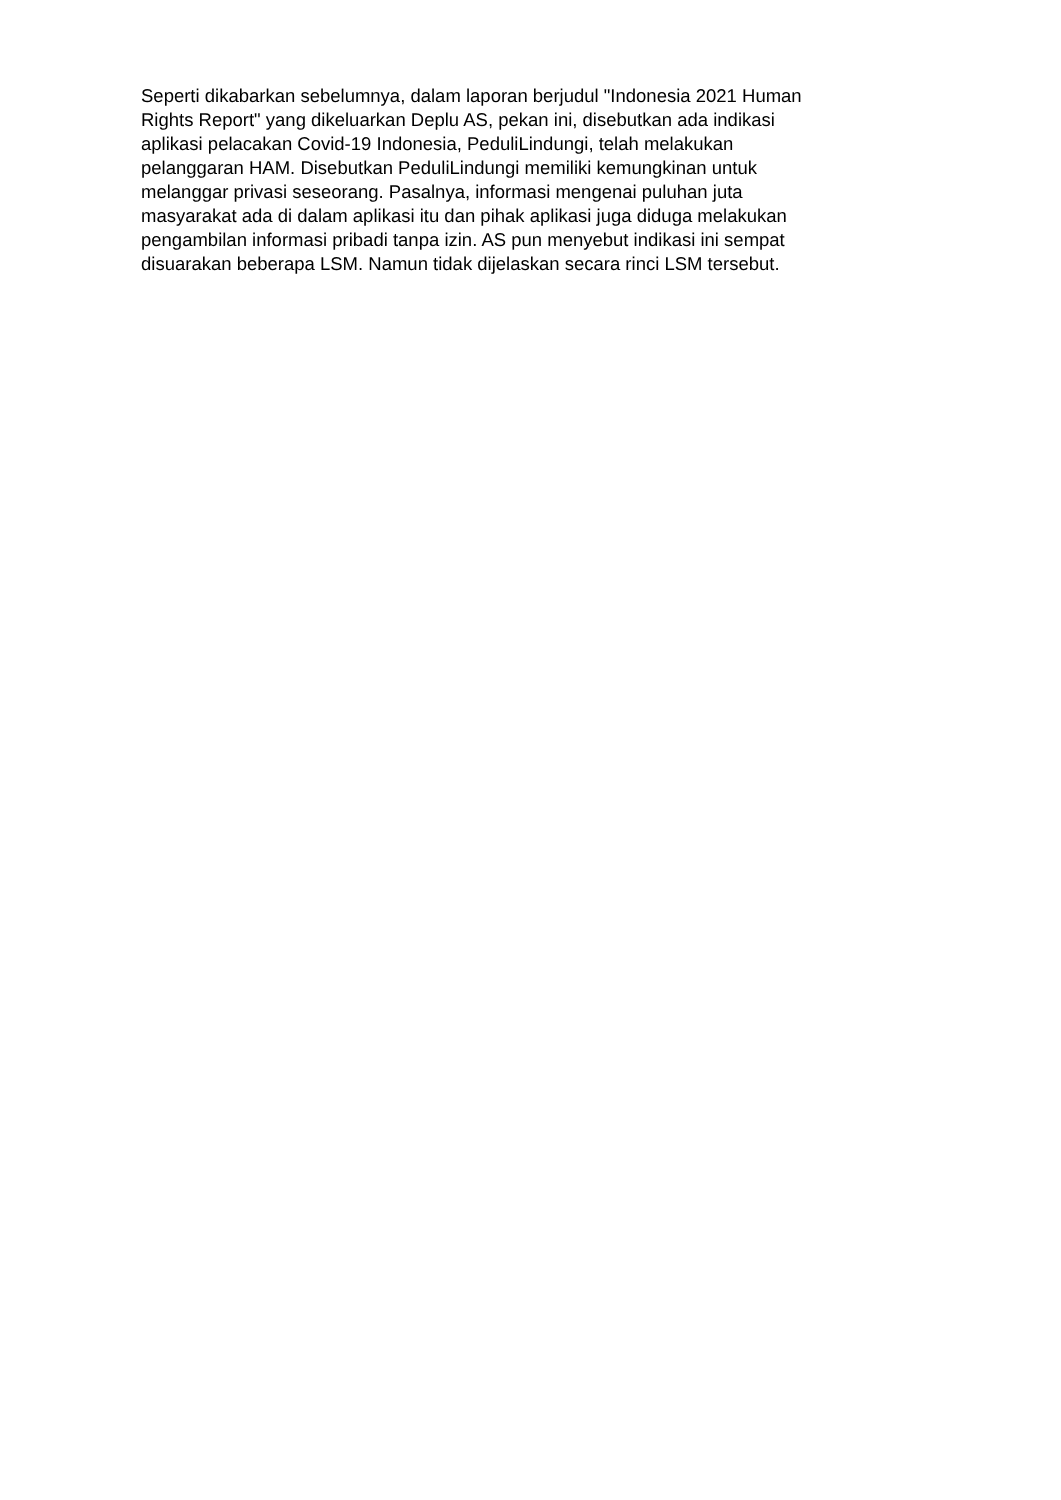Seperti dikabarkan sebelumnya, dalam laporan berjudul "Indonesia 2021 Human
Rights Report" yang dikeluarkan Deplu AS, pekan ini, disebutkan ada indikasi
aplikasi pelacakan Covid-19 Indonesia, PeduliLindungi, telah melakukan
pelanggaran HAM. Disebutkan PeduliLindungi memiliki kemungkinan untuk
melanggar privasi seseorang. Pasalnya, informasi mengenai puluhan juta
masyarakat ada di dalam aplikasi itu dan pihak aplikasi juga diduga melakukan
pengambilan informasi pribadi tanpa izin. AS pun menyebut indikasi ini sempat
disuarakan beberapa LSM. Namun tidak dijelaskan secara rinci LSM tersebut.